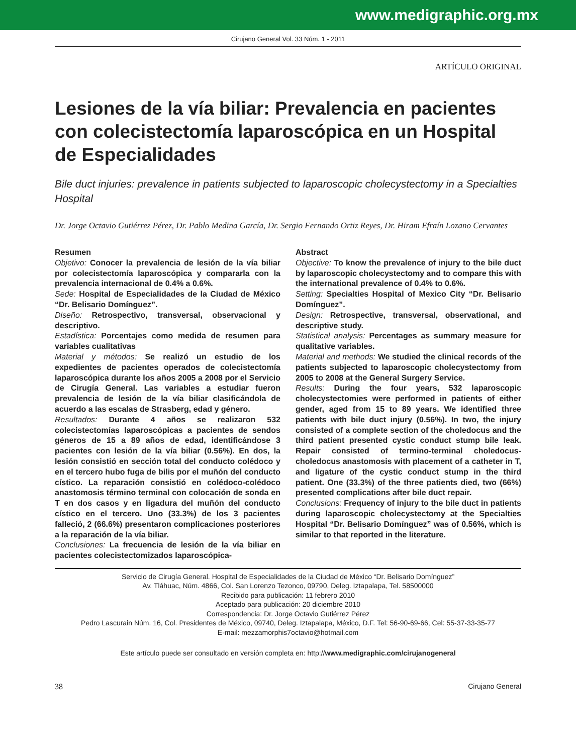www.medigraphic.org.mx
Cirujano General Vol. 33 Núm. 1 - 2011
ARTÍCULO ORIGINAL
Lesiones de la vía biliar: Prevalencia en pacientes con colecistectomía laparoscópica en un Hospital de Especialidades
Bile duct injuries: prevalence in patients subjected to laparoscopic cholecystectomy in a Specialties Hospital
Dr. Jorge Octavio Gutiérrez Pérez, Dr. Pablo Medina García, Dr. Sergio Fernando Ortiz Reyes, Dr. Hiram Efraín Lozano Cervantes
Resumen
Objetivo: Conocer la prevalencia de lesión de la vía biliar por colecistectomía laparoscópica y compararla con la prevalencia internacional de 0.4% a 0.6%.
Sede: Hospital de Especialidades de la Ciudad de México “Dr. Belisario Domínguez”.
Diseño: Retrospectivo, transversal, observacional y descriptivo.
Estadística: Porcentajes como medida de resumen para variables cualitativas
Material y métodos: Se realizó un estudio de los expedientes de pacientes operados de colecistectomía laparoscópica durante los años 2005 a 2008 por el Servicio de Cirugía General. Las variables a estudiar fueron prevalencia de lesión de la vía biliar clasificándola de acuerdo a las escalas de Strasberg, edad y género.
Resultados: Durante 4 años se realizaron 532 colecistectomías laparoscópicas a pacientes de sendos géneros de 15 a 89 años de edad, identificándose 3 pacientes con lesión de la vía biliar (0.56%). En dos, la lesión consistió en sección total del conducto colédoco y en el tercero hubo fuga de bilis por el muñón del conducto cístico. La reparación consistió en colédoco-colédoco anastomosis término terminal con colocación de sonda en T en dos casos y en ligadura del muñón del conducto cístico en el tercero. Uno (33.3%) de los 3 pacientes falleció, 2 (66.6%) presentaron complicaciones posteriores a la reparación de la vía biliar.
Conclusiones: La frecuencia de lesión de la vía biliar en pacientes colecistectomizados laparoscópica-
Abstract
Objective: To know the prevalence of injury to the bile duct by laparoscopic cholecystectomy and to compare this with the international prevalence of 0.4% to 0.6%.
Setting: Specialties Hospital of Mexico City “Dr. Belisario Domínguez”.
Design: Retrospective, transversal, observational, and descriptive study.
Statistical analysis: Percentages as summary measure for qualitative variables.
Material and methods: We studied the clinical records of the patients subjected to laparoscopic cholecystectomy from 2005 to 2008 at the General Surgery Service.
Results: During the four years, 532 laparoscopic cholecystectomies were performed in patients of either gender, aged from 15 to 89 years. We identified three patients with bile duct injury (0.56%). In two, the injury consisted of a complete section of the choledocus and the third patient presented cystic conduct stump bile leak. Repair consisted of termino-terminal choledocus-choledocus anastomosis with placement of a catheter in T, and ligature of the cystic conduct stump in the third patient. One (33.3%) of the three patients died, two (66%) presented complications after bile duct repair.
Conclusions: Frequency of injury to the bile duct in patients during laparoscopic cholecystectomy at the Specialties Hospital “Dr. Belisario Domínguez” was of 0.56%, which is similar to that reported in the literature.
Servicio de Cirugía General. Hospital de Especialidades de la Ciudad de México “Dr. Belisario Domínguez”
Av. Tláhuac, Núm. 4866, Col. San Lorenzo Tezonco, 09790, Deleg. Iztapalapa, Tel. 58500000
Recibido para publicación: 11 febrero 2010
Aceptado para publicación: 20 diciembre 2010
Correspondencia: Dr. Jorge Octavio Gutiérrez Pérez
Pedro Lascurain Núm. 16, Col. Presidentes de México, 09740, Deleg. Iztapalapa, México, D.F. Tel: 56-90-69-66, Cel: 55-37-33-35-77
E-mail: mezzamorphis7octavio@hotmail.com
Este artículo puede ser consultado en versión completa en: http://www.medigraphic.com/cirujanogeneral
38 Cirujano General